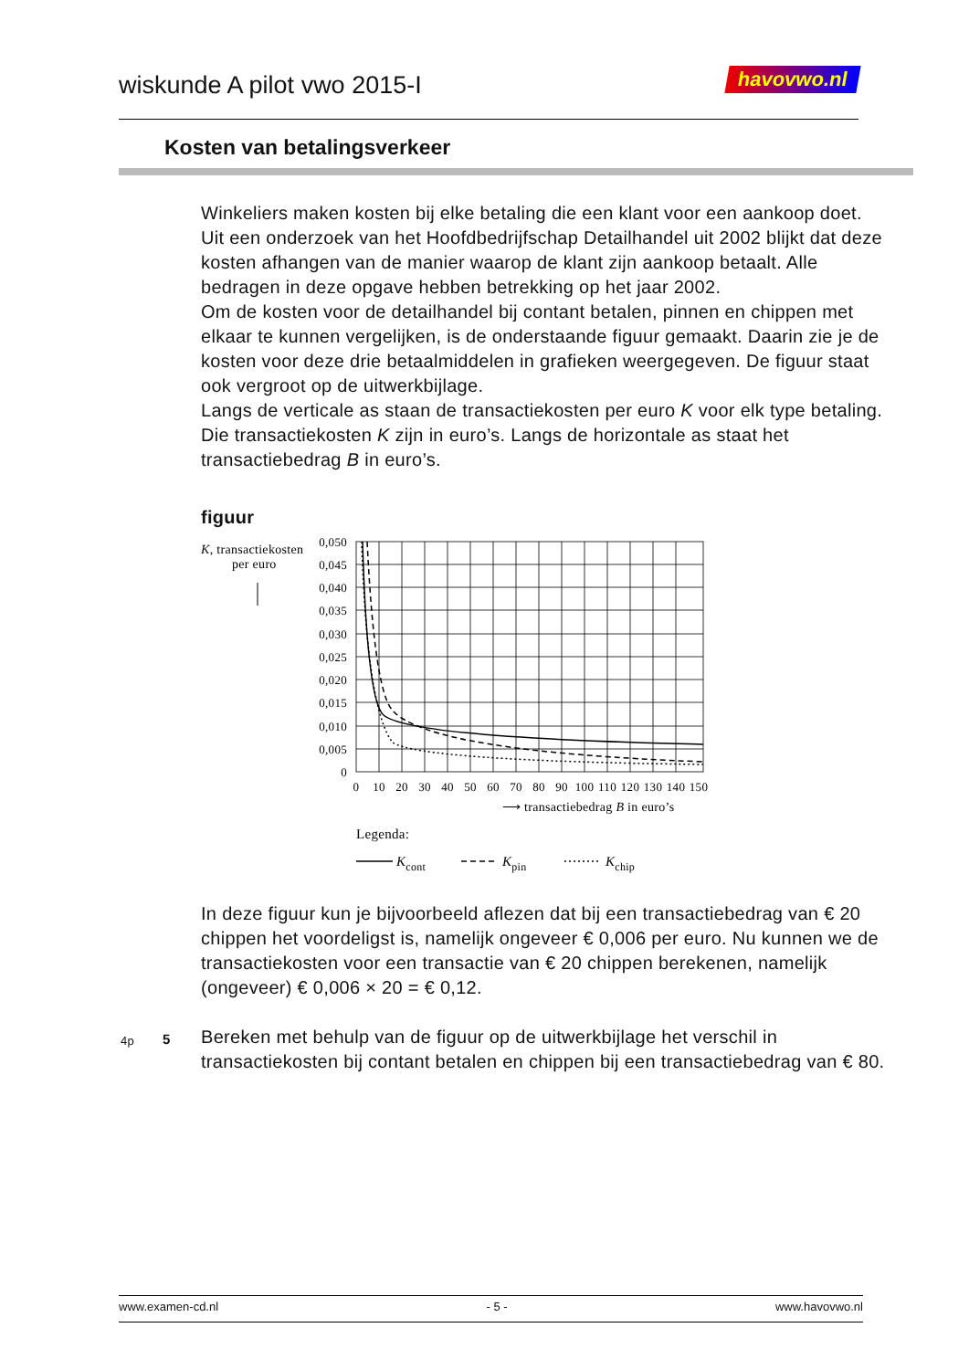wiskunde A pilot vwo 2015-I havovwo.nl
Kosten van betalingsverkeer
Winkeliers maken kosten bij elke betaling die een klant voor een aankoop doet. Uit een onderzoek van het Hoofdbedrijfschap Detailhandel uit 2002 blijkt dat deze kosten afhangen van de manier waarop de klant zijn aankoop betaalt. Alle bedragen in deze opgave hebben betrekking op het jaar 2002.
Om de kosten voor de detailhandel bij contant betalen, pinnen en chippen met elkaar te kunnen vergelijken, is de onderstaande figuur gemaakt. Daarin zie je de kosten voor deze drie betaalmiddelen in grafieken weergegeven. De figuur staat ook vergroot op de uitwerkbijlage.
Langs de verticale as staan de transactiekosten per euro K voor elk type betaling. Die transactiekosten K zijn in euro’s. Langs de horizontale as staat het transactiebedrag B in euro’s.
figuur
K, transactiekosten
per euro
0,050
0,045
0,040
0,035
0,030
0,025
0,020
0,015
0,010
0,005
0
0
10
20
30
40
50
60
70
80
90
100
110
120
130
140
150
⟶ transactiebedrag B in euro’s
Legenda:
Kcont
Kpin
Kchip
In deze figuur kun je bijvoorbeeld aflezen dat bij een transactiebedrag van € 20 chippen het voordeligst is, namelijk ongeveer € 0,006 per euro. Nu kunnen we de transactiekosten voor een transactie van € 20 chippen berekenen, namelijk (ongeveer) € 0,006 × 20 = € 0,12.
4p 5
Bereken met behulp van de figuur op de uitwerkbijlage het verschil in transactiekosten bij contant betalen en chippen bij een transactiebedrag van € 80.
www.examen-cd.nl - 5 - www.havovwo.nl